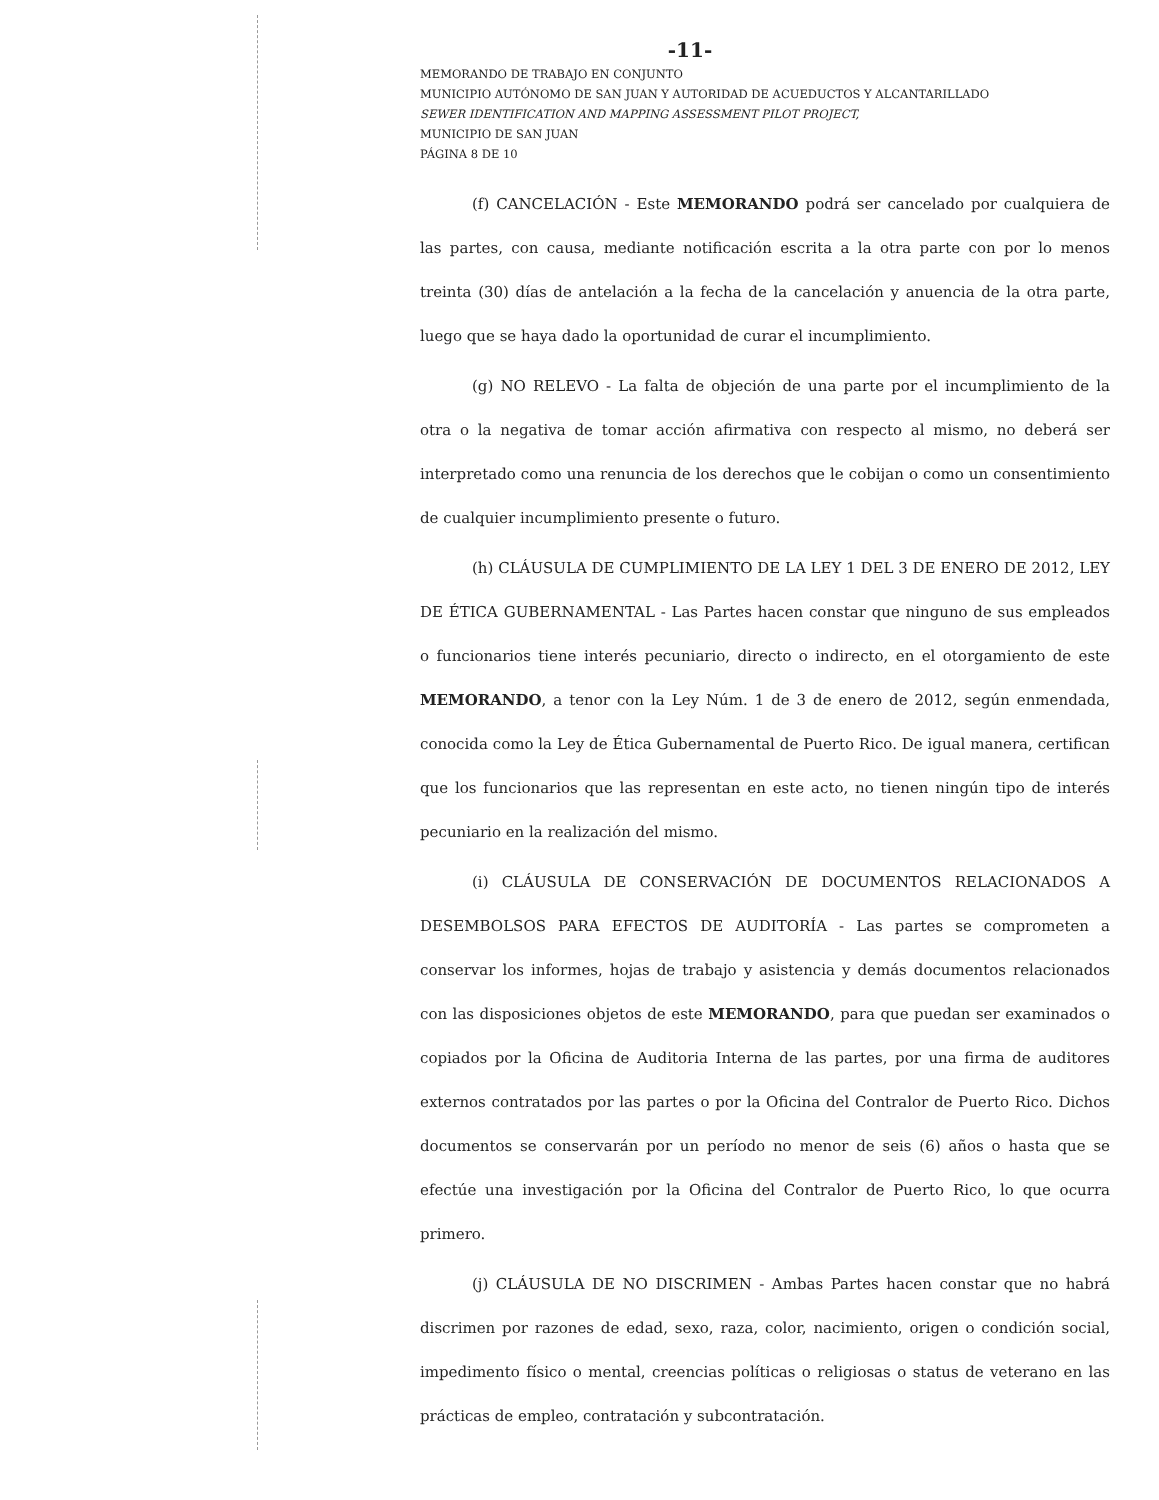-11-
MEMORANDO DE TRABAJO EN CONJUNTO
MUNICIPIO AUTÓNOMO DE SAN JUAN Y AUTORIDAD DE ACUEDUCTOS Y ALCANTARILLADO
SEWER IDENTIFICATION AND MAPPING ASSESSMENT PILOT PROJECT,
MUNICIPIO DE SAN JUAN
PÁGINA 8 DE 10
(f) CANCELACIÓN - Este MEMORANDO podrá ser cancelado por cualquiera de las partes, con causa, mediante notificación escrita a la otra parte con por lo menos treinta (30) días de antelación a la fecha de la cancelación y anuencia de la otra parte, luego que se haya dado la oportunidad de curar el incumplimiento.
(g) NO RELEVO - La falta de objeción de una parte por el incumplimiento de la otra o la negativa de tomar acción afirmativa con respecto al mismo, no deberá ser interpretado como una renuncia de los derechos que le cobijan o como un consentimiento de cualquier incumplimiento presente o futuro.
(h) CLÁUSULA DE CUMPLIMIENTO DE LA LEY 1 DEL 3 DE ENERO DE 2012, LEY DE ÉTICA GUBERNAMENTAL - Las Partes hacen constar que ninguno de sus empleados o funcionarios tiene interés pecuniario, directo o indirecto, en el otorgamiento de este MEMORANDO, a tenor con la Ley Núm. 1 de 3 de enero de 2012, según enmendada, conocida como la Ley de Ética Gubernamental de Puerto Rico. De igual manera, certifican que los funcionarios que las representan en este acto, no tienen ningún tipo de interés pecuniario en la realización del mismo.
(i) CLÁUSULA DE CONSERVACIÓN DE DOCUMENTOS RELACIONADOS A DESEMBOLSOS PARA EFECTOS DE AUDITORÍA - Las partes se comprometen a conservar los informes, hojas de trabajo y asistencia y demás documentos relacionados con las disposiciones objetos de este MEMORANDO, para que puedan ser examinados o copiados por la Oficina de Auditoria Interna de las partes, por una firma de auditores externos contratados por las partes o por la Oficina del Contralor de Puerto Rico. Dichos documentos se conservarán por un período no menor de seis (6) años o hasta que se efectúe una investigación por la Oficina del Contralor de Puerto Rico, lo que ocurra primero.
(j) CLÁUSULA DE NO DISCRIMEN - Ambas Partes hacen constar que no habrá discrimen por razones de edad, sexo, raza, color, nacimiento, origen o condición social, impedimento físico o mental, creencias políticas o religiosas o status de veterano en las prácticas de empleo, contratación y subcontratación.